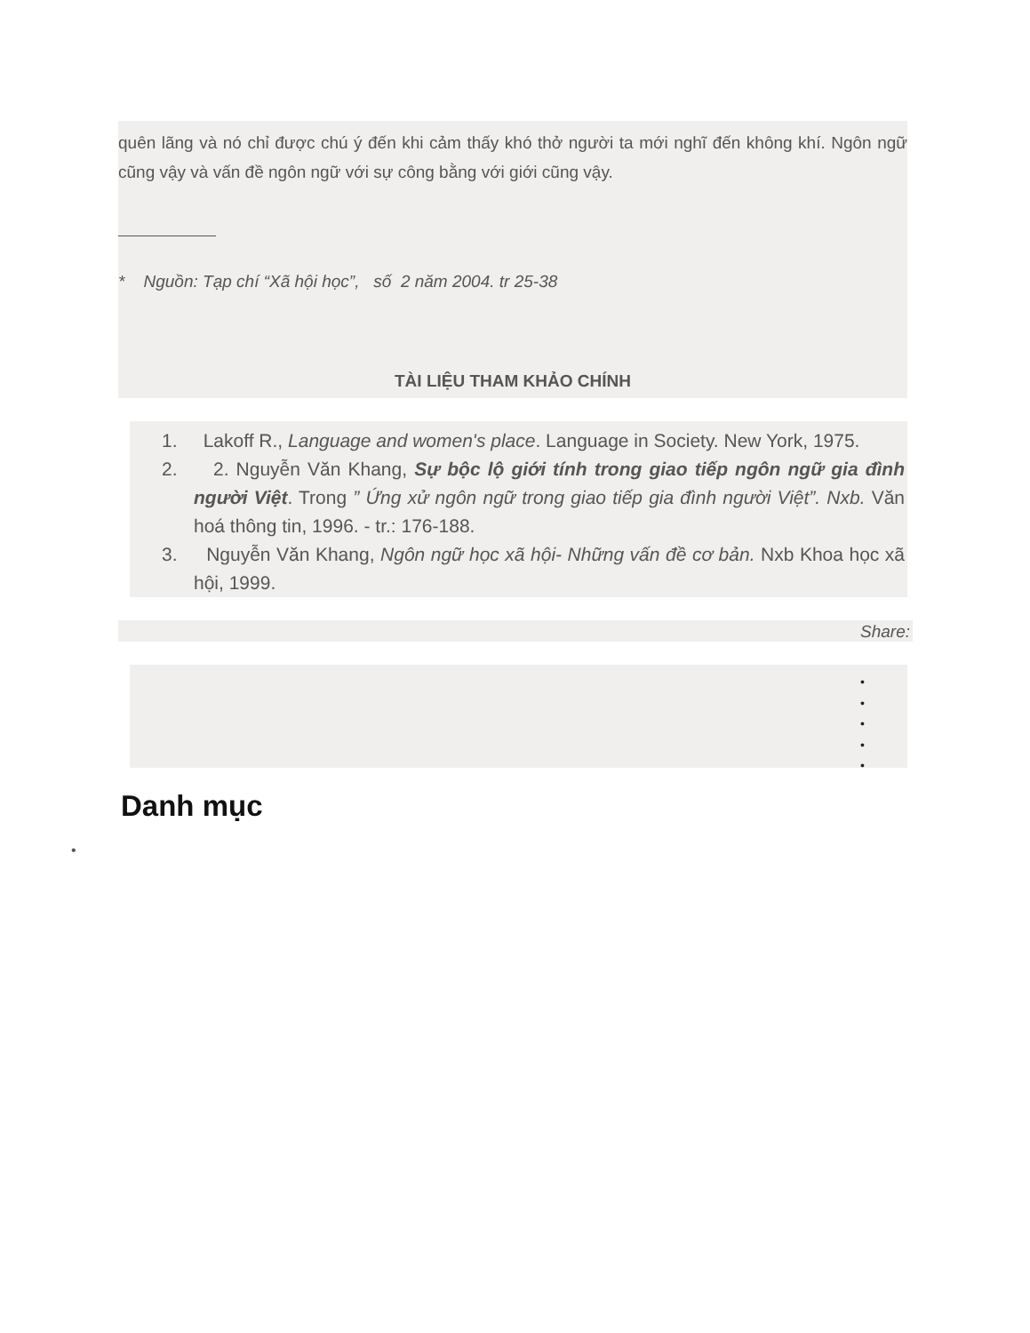quên lãng và nó chỉ được chú ý đến khi cảm thấy khó thở người ta mới nghĩ đến không khí. Ngôn ngữ cũng vậy và vấn đề ngôn ngữ với sự công bằng với giới cũng vậy.
* Nguồn: Tạp chí “Xã hội học”, số 2 năm 2004. tr 25-38
TÀI LIỆU THAM KHẢO CHÍNH
1. Lakoff R., Language and women's place. Language in Society. New York, 1975.
2. 2. Nguyễn Văn Khang, Sự bộc lộ giới tính trong giao tiếp ngôn ngữ gia đình người Việt. Trong ” Ứng xử ngôn ngữ trong giao tiếp gia đình người Việt”. Nxb. Văn hoá thông tin, 1996. - tr.: 176-188.
3. Nguyễn Văn Khang, Ngôn ngữ học xã hội- Những vấn đề cơ bản. Nxb Khoa học xã hội, 1999.
Share:
•
•
•
•
•
Danh mục
•